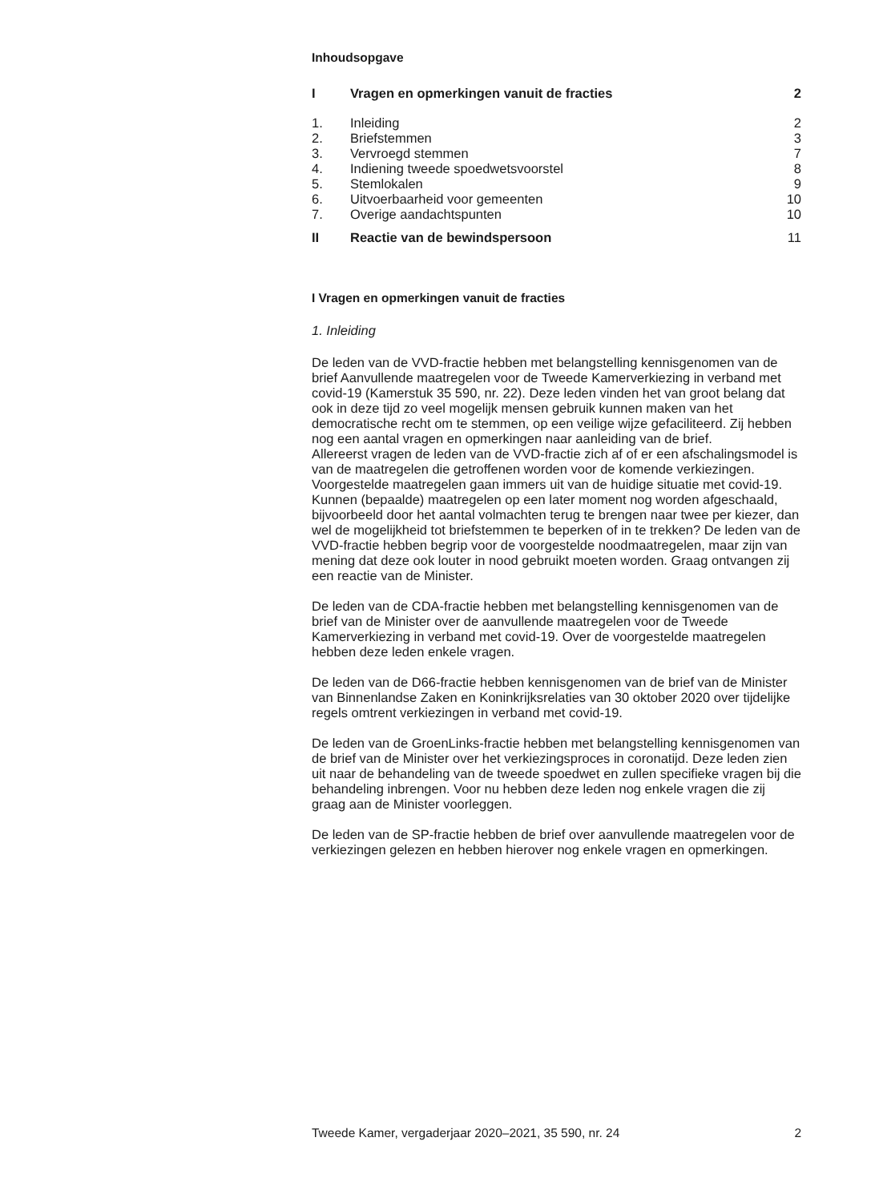Inhoudsopgave
| I | Vragen en opmerkingen vanuit de fracties | 2 |
| 1. | Inleiding | 2 |
| 2. | Briefstemmen | 3 |
| 3. | Vervroegd stemmen | 7 |
| 4. | Indiening tweede spoedwetsvoorstel | 8 |
| 5. | Stemlokalen | 9 |
| 6. | Uitvoerbaarheid voor gemeenten | 10 |
| 7. | Overige aandachtspunten | 10 |
| II | Reactie van de bewindspersoon | 11 |
I Vragen en opmerkingen vanuit de fracties
1. Inleiding
De leden van de VVD-fractie hebben met belangstelling kennisgenomen van de brief Aanvullende maatregelen voor de Tweede Kamerverkiezing in verband met covid-19 (Kamerstuk 35 590, nr. 22). Deze leden vinden het van groot belang dat ook in deze tijd zo veel mogelijk mensen gebruik kunnen maken van het democratische recht om te stemmen, op een veilige wijze gefaciliteerd. Zij hebben nog een aantal vragen en opmerkingen naar aanleiding van de brief.
Allereerst vragen de leden van de VVD-fractie zich af of er een afschalingsmodel is van de maatregelen die getroffenen worden voor de komende verkiezingen. Voorgestelde maatregelen gaan immers uit van de huidige situatie met covid-19. Kunnen (bepaalde) maatregelen op een later moment nog worden afgeschaald, bijvoorbeeld door het aantal volmachten terug te brengen naar twee per kiezer, dan wel de mogelijkheid tot briefstemmen te beperken of in te trekken? De leden van de VVD-fractie hebben begrip voor de voorgestelde noodmaatregelen, maar zijn van mening dat deze ook louter in nood gebruikt moeten worden. Graag ontvangen zij een reactie van de Minister.
De leden van de CDA-fractie hebben met belangstelling kennisgenomen van de brief van de Minister over de aanvullende maatregelen voor de Tweede Kamerverkiezing in verband met covid-19. Over de voorgestelde maatregelen hebben deze leden enkele vragen.
De leden van de D66-fractie hebben kennisgenomen van de brief van de Minister van Binnenlandse Zaken en Koninkrijksrelaties van 30 oktober 2020 over tijdelijke regels omtrent verkiezingen in verband met covid-19.
De leden van de GroenLinks-fractie hebben met belangstelling kennisgenomen van de brief van de Minister over het verkiezingsproces in coronatijd. Deze leden zien uit naar de behandeling van de tweede spoedwet en zullen specifieke vragen bij die behandeling inbrengen. Voor nu hebben deze leden nog enkele vragen die zij graag aan de Minister voorleggen.
De leden van de SP-fractie hebben de brief over aanvullende maatregelen voor de verkiezingen gelezen en hebben hierover nog enkele vragen en opmerkingen.
Tweede Kamer, vergaderjaar 2020–2021, 35 590, nr. 24 2